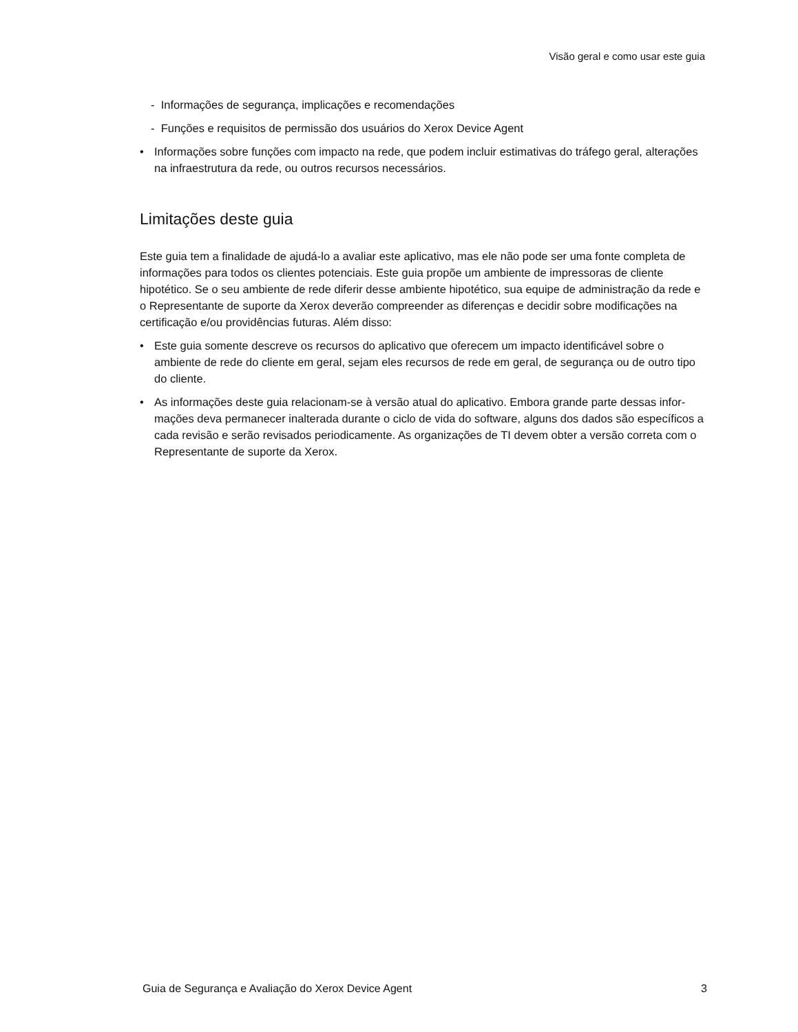Visão geral e como usar este guia
- Informações de segurança, implicações e recomendações
- Funções e requisitos de permissão dos usuários do Xerox Device Agent
• Informações sobre funções com impacto na rede, que podem incluir estimativas do tráfego geral, alte­rações na infraestrutura da rede, ou outros recursos necessários.
Limitações deste guia
Este guia tem a finalidade de ajudá-lo a avaliar este aplicativo, mas ele não pode ser uma fonte completa de informações para todos os clientes potenciais. Este guia propõe um ambiente de impressoras de cliente hipotético. Se o seu ambiente de rede diferir desse ambiente hipotético, sua equipe de administração da rede e o Representante de suporte da Xerox deverão compreender as diferenças e decidir sobre modificações na certificação e/ou providências futuras. Além disso:
• Este guia somente descreve os recursos do aplicativo que oferecem um impacto identificável sobre o ambiente de rede do cliente em geral, sejam eles recursos de rede em geral, de segurança ou de outro tipo do cliente.
• As informações deste guia relacionam-se à versão atual do aplicativo. Embora grande parte dessas infor­mações deva permanecer inalterada durante o ciclo de vida do software, alguns dos dados são espe­cíficos a cada revisão e serão revisados periodicamente. As organizações de TI devem obter a versão correta com o Representante de suporte da Xerox.
Guia de Segurança e Avaliação do Xerox Device Agent 3